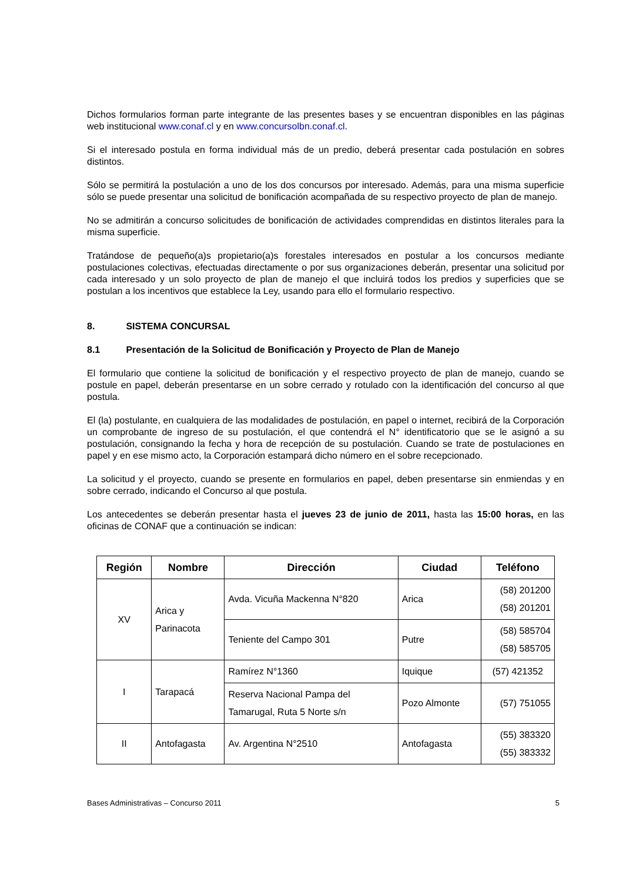Dichos formularios forman parte integrante de las presentes bases y se encuentran disponibles en las páginas web institucional www.conaf.cl y en www.concursolbn.conaf.cl.
Si el interesado postula en forma individual más de un predio, deberá presentar cada postulación en sobres distintos.
Sólo se permitirá la postulación a uno de los dos concursos por interesado. Además, para una misma superficie sólo se puede presentar una solicitud de bonificación acompañada de su respectivo proyecto de plan de manejo.
No se admitirán a concurso solicitudes de bonificación de actividades comprendidas en distintos literales para la misma superficie.
Tratándose de pequeño(a)s propietario(a)s forestales interesados en postular a los concursos mediante postulaciones colectivas, efectuadas directamente o por sus organizaciones deberán, presentar una solicitud por cada interesado y un solo proyecto de plan de manejo el que incluirá todos los predios y superficies que se postulan a los incentivos que establece la Ley, usando para ello el formulario respectivo.
8. SISTEMA CONCURSAL
8.1 Presentación de la Solicitud de Bonificación y Proyecto de Plan de Manejo
El formulario que contiene la solicitud de bonificación y el respectivo proyecto de plan de manejo, cuando se postule en papel, deberán presentarse en un sobre cerrado y rotulado con la identificación del concurso al que postula.
El (la) postulante, en cualquiera de las modalidades de postulación, en papel o internet, recibirá de la Corporación un comprobante de ingreso de su postulación, el que contendrá el N° identificatorio que se le asignó a su postulación, consignando la fecha y hora de recepción de su postulación. Cuando se trate de postulaciones en papel y en ese mismo acto, la Corporación estampará dicho número en el sobre recepcionado.
La solicitud y el proyecto, cuando se presente en formularios en papel, deben presentarse sin enmiendas y en sobre cerrado, indicando el Concurso al que postula.
Los antecedentes se deberán presentar hasta el jueves 23 de junio de 2011, hasta las 15:00 horas, en las oficinas de CONAF que a continuación se indican:
| Región | Nombre | Dirección | Ciudad | Teléfono |
| --- | --- | --- | --- | --- |
| XV | Arica y Parinacota | Avda. Vicuña Mackenna N°820 | Arica | (58) 201200 (58) 201201 |
| | | Teniente del Campo 301 | Putre | (58) 585704 (58) 585705 |
| I | Tarapacá | Ramírez N°1360 | Iquique | (57) 421352 |
| | | Reserva Nacional Pampa del Tamarugal, Ruta 5 Norte s/n | Pozo Almonte | (57) 751055 |
| II | Antofagasta | Av. Argentina N°2510 | Antofagasta | (55) 383320 (55) 383332 |
Bases Administrativas – Concurso 2011 5